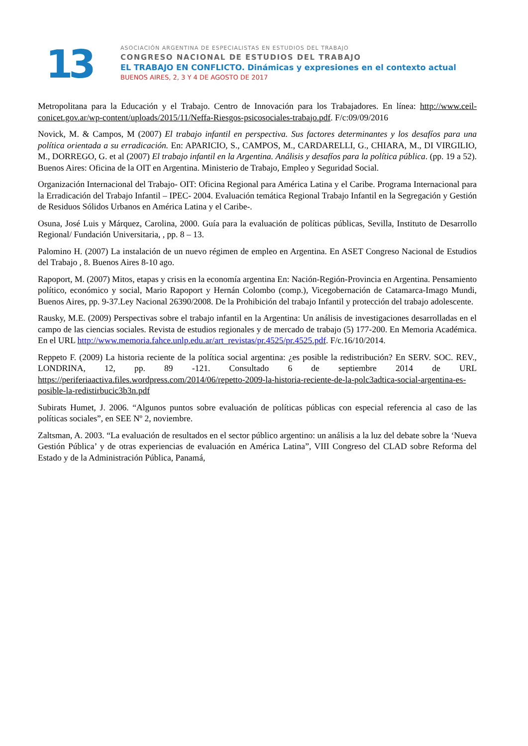13
ASOCIACIÓN ARGENTINA DE ESPECIALISTAS EN ESTUDIOS DEL TRABAJO
CONGRESO NACIONAL DE ESTUDIOS DEL TRABAJO
EL TRABAJO EN CONFLICTO. Dinámicas y expresiones en el contexto actual
BUENOS AIRES, 2, 3 Y 4 DE AGOSTO DE 2017
Metropolitana para la Educación y el Trabajo. Centro de Innovación para los Trabajadores. En línea: http://www.ceil-conicet.gov.ar/wp-content/uploads/2015/11/Neffa-Riesgos-psicosociales-trabajo.pdf. F/c:09/09/2016
Novick, M. & Campos, M (2007) El trabajo infantil en perspectiva. Sus factores determinantes y los desafíos para una política orientada a su erradicación. En: APARICIO, S., CAMPOS, M., CARDARELLI, G., CHIARA, M., DI VIRGILIO, M., DORREGO, G. et al (2007) El trabajo infantil en la Argentina. Análisis y desafíos para la política pública. (pp. 19 a 52). Buenos Aires: Oficina de la OIT en Argentina. Ministerio de Trabajo, Empleo y Seguridad Social.
Organización Internacional del Trabajo- OIT: Oficina Regional para América Latina y el Caribe. Programa Internacional para la Erradicación del Trabajo Infantil – IPEC- 2004. Evaluación temática Regional Trabajo Infantil en la Segregación y Gestión de Residuos Sólidos Urbanos en América Latina y el Caribe-.
Osuna, José Luis y Márquez, Carolina, 2000. Guía para la evaluación de políticas públicas, Sevilla, Instituto de Desarrollo Regional/ Fundación Universitaria, , pp. 8 – 13.
Palomino H. (2007) La instalación de un nuevo régimen de empleo en Argentina. En ASET Congreso Nacional de Estudios del Trabajo , 8. Buenos Aires 8-10 ago.
Rapoport, M. (2007) Mitos, etapas y crisis en la economía argentina En: Nación-Región-Provincia en Argentina. Pensamiento político, económico y social, Mario Rapoport y Hernán Colombo (comp.), Vicegobernación de Catamarca-Imago Mundi, Buenos Aires, pp. 9-37.Ley Nacional 26390/2008. De la Prohibición del trabajo Infantil y protección del trabajo adolescente.
Rausky, M.E. (2009) Perspectivas sobre el trabajo infantil en la Argentina: Un análisis de investigaciones desarrolladas en el campo de las ciencias sociales. Revista de estudios regionales y de mercado de trabajo (5) 177-200. En Memoria Académica. En el URL http://www.memoria.fahce.unlp.edu.ar/art_revistas/pr.4525/pr.4525.pdf. F/c.16/10/2014.
Reppeto F. (2009) La historia reciente de la política social argentina: ¿es posible la redistribución? En SERV. SOC. REV., LONDRINA, 12, pp. 89 -121. Consultado 6 de septiembre 2014 de URL https://periferiaactiva.files.wordpress.com/2014/06/repetto-2009-la-historia-reciente-de-la-polc3adtica-social-argentina-es-posible-la-redistirbucic3b3n.pdf
Subirats Humet, J. 2006. “Algunos puntos sobre evaluación de políticas públicas con especial referencia al caso de las políticas sociales”, en SEE Nº 2, noviembre.
Zaltsman, A. 2003. “La evaluación de resultados en el sector público argentino: un análisis a la luz del debate sobre la ‘Nueva Gestión Pública’ y de otras experiencias de evaluación en América Latina”, VIII Congreso del CLAD sobre Reforma del Estado y de la Administración Pública, Panamá,